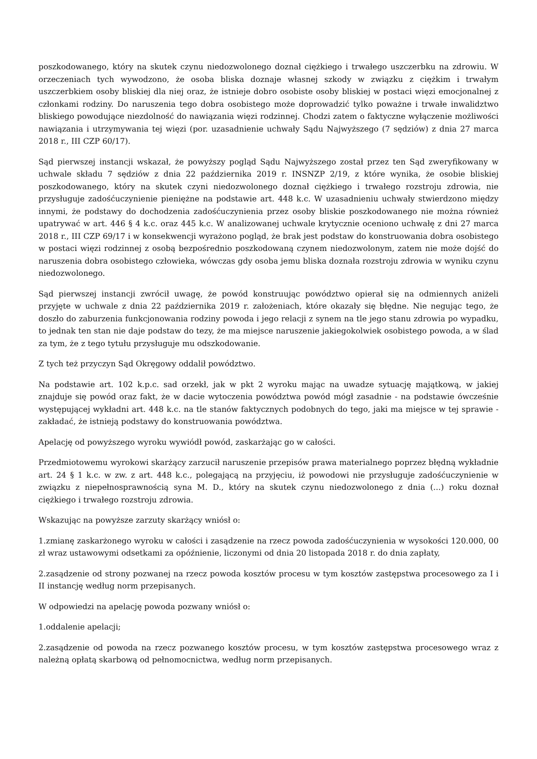poszkodowanego, który na skutek czynu niedozwolonego doznał ciężkiego i trwałego uszczerbku na zdrowiu. W orzeczeniach tych wywodzono, że osoba bliska doznaje własnej szkody w związku z ciężkim i trwałym uszczerbkiem osoby bliskiej dla niej oraz, że istnieje dobro osobiste osoby bliskiej w postaci więzi emocjonalnej z członkami rodziny. Do naruszenia tego dobra osobistego może doprowadzić tylko poważne i trwałe inwalidztwo bliskiego powodujące niezdolność do nawiązania więzi rodzinnej. Chodzi zatem o faktyczne wyłączenie możliwości nawiązania i utrzymywania tej więzi (por. uzasadnienie uchwały Sądu Najwyższego (7 sędziów) z dnia 27 marca 2018 r., III CZP 60/17).
Sąd pierwszej instancji wskazał, że powyższy pogląd Sądu Najwyższego został przez ten Sąd zweryfikowany w uchwale składu 7 sędziów z dnia 22 października 2019 r. INSNZP 2/19, z które wynika, że osobie bliskiej poszkodowanego, który na skutek czyni niedozwolonego doznał ciężkiego i trwałego rozstroju zdrowia, nie przysługuje zadośćuczynienie pieniężne na podstawie art. 448 k.c. W uzasadnieniu uchwały stwierdzono między innymi, że podstawy do dochodzenia zadośćuczynienia przez osoby bliskie poszkodowanego nie można również upatrywać w art. 446 § 4 k.c. oraz 445 k.c. W analizowanej uchwale krytycznie oceniono uchwałę z dni 27 marca 2018 r., III CZP 69/17 i w konsekwencji wyrażono pogląd, że brak jest podstaw do konstruowania dobra osobistego w postaci więzi rodzinnej z osobą bezpośrednio poszkodowaną czynem niedozwolonym, zatem nie może dojść do naruszenia dobra osobistego człowieka, wówczas gdy osoba jemu bliska doznała rozstroju zdrowia w wyniku czynu niedozwolonego.
Sąd pierwszej instancji zwrócił uwagę, że powód konstruując powództwo opierał się na odmiennych aniżeli przyjęte w uchwale z dnia 22 października 2019 r. założeniach, które okazały się błędne. Nie negując tego, że doszło do zaburzenia funkcjonowania rodziny powoda i jego relacji z synem na tle jego stanu zdrowia po wypadku, to jednak ten stan nie daje podstaw do tezy, że ma miejsce naruszenie jakiegokolwiek osobistego powoda, a w ślad za tym, że z tego tytułu przysługuje mu odszkodowanie.
Z tych też przyczyn Sąd Okręgowy oddalił powództwo.
Na podstawie art. 102 k.p.c. sad orzekł, jak w pkt 2 wyroku mając na uwadze sytuację majątkową, w jakiej znajduje się powód oraz fakt, że w dacie wytoczenia powództwa powód mógł zasadnie - na podstawie ówcześnie występującej wykładni art. 448 k.c. na tle stanów faktycznych podobnych do tego, jaki ma miejsce w tej sprawie - zakładać, że istnieją podstawy do konstruowania powództwa.
Apelację od powyższego wyroku wywiódł powód, zaskarżając go w całości.
Przedmiotowemu wyrokowi skarżący zarzucił naruszenie przepisów prawa materialnego poprzez błędną wykładnie art. 24 § 1 k.c. w zw. z art. 448 k.c., polegającą na przyjęciu, iż powodowi nie przysługuje zadośćuczynienie w związku z niepełnosprawnością syna M. D., który na skutek czynu niedozwolonego z dnia (...) roku doznał ciężkiego i trwałego rozstroju zdrowia.
Wskazując na powyższe zarzuty skarżący wniósł o:
1.zmianę zaskarżonego wyroku w całości i zasądzenie na rzecz powoda zadośćuczynienia w wysokości 120.000, 00 zł wraz ustawowymi odsetkami za opóźnienie, liczonymi od dnia 20 listopada 2018 r. do dnia zapłaty,
2.zasądzenie od strony pozwanej na rzecz powoda kosztów procesu w tym kosztów zastępstwa procesowego za I i II instancję według norm przepisanych.
W odpowiedzi na apelację powoda pozwany wniósł o:
1.oddalenie apelacji;
2.zasądzenie od powoda na rzecz pozwanego kosztów procesu, w tym kosztów zastępstwa procesowego wraz z należną opłatą skarbową od pełnomocnictwa, według norm przepisanych.